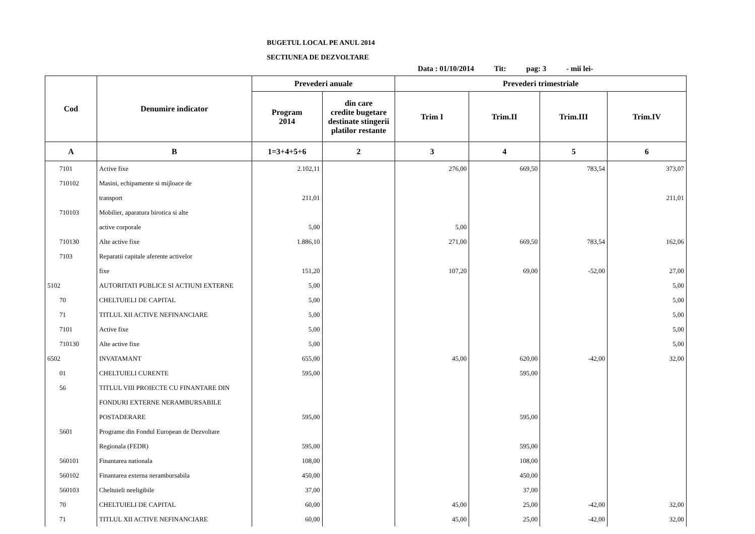BUGETUL LOCAL PE ANUL 2014
SECTIUNEA DE DEZVOLTARE
Data : 01/10/2014 Tit: pag: 3 - mii lei-
| Cod | Denumire indicator | Prevederi anuale | | Prevederi trimestriale | | | |
| --- | --- | --- | --- | --- | --- | --- | --- |
| | | Program 2014 | din care credite bugetare destinate stingerii platilor restante | Trim I | Trim.II | Trim.III | Trim.IV |
| A | B | 1=3+4+5+6 | 2 | 3 | 4 | 5 | 6 |
| 7101 | Active fixe | 2.102,11 | | 276,00 | 669,50 | 783,54 | 373,07 |
| 710102 | Masini, echipamente si mijloace de | | | | | | |
| | transport | 211,01 | | | | | 211,01 |
| 710103 | Mobilier, aparatura birotica si alte | | | | | | |
| | active corporale | 5,00 | | 5,00 | | | |
| 710130 | Alte active fixe | 1.886,10 | | 271,00 | 669,50 | 783,54 | 162,06 |
| 7103 | Reparatii capitale aferente activelor | | | | | | |
| | fixe | 151,20 | | 107,20 | 69,00 | -52,00 | 27,00 |
| 5102 | AUTORITATI PUBLICE SI ACTIUNI EXTERNE | 5,00 | | | | | 5,00 |
| 70 | CHELTUIELI DE CAPITAL | 5,00 | | | | | 5,00 |
| 71 | TITLUL XII ACTIVE NEFINANCIARE | 5,00 | | | | | 5,00 |
| 7101 | Active fixe | 5,00 | | | | | 5,00 |
| 710130 | Alte active fixe | 5,00 | | | | | 5,00 |
| 6502 | INVATAMANT | 655,00 | | 45,00 | 620,00 | -42,00 | 32,00 |
| 01 | CHELTUIELI CURENTE | 595,00 | | | 595,00 | | |
| 56 | TITLUL VIII PROIECTE CU FINANTARE DIN | | | | | | |
| | FONDURI EXTERNE NERAMBURSABILE | | | | | | |
| | POSTADERARE | 595,00 | | | 595,00 | | |
| 5601 | Programe din Fondul European de Dezvoltare | | | | | | |
| | Regionala (FEDR) | 595,00 | | | 595,00 | | |
| 560101 | Finantarea nationala | 108,00 | | | 108,00 | | |
| 560102 | Finantarea externa nerambursabila | 450,00 | | | 450,00 | | |
| 560103 | Cheltuieli neeligibile | 37,00 | | | 37,00 | | |
| 70 | CHELTUIELI DE CAPITAL | 60,00 | | 45,00 | 25,00 | -42,00 | 32,00 |
| 71 | TITLUL XII ACTIVE NEFINANCIARE | 60,00 | | 45,00 | 25,00 | -42,00 | 32,00 |